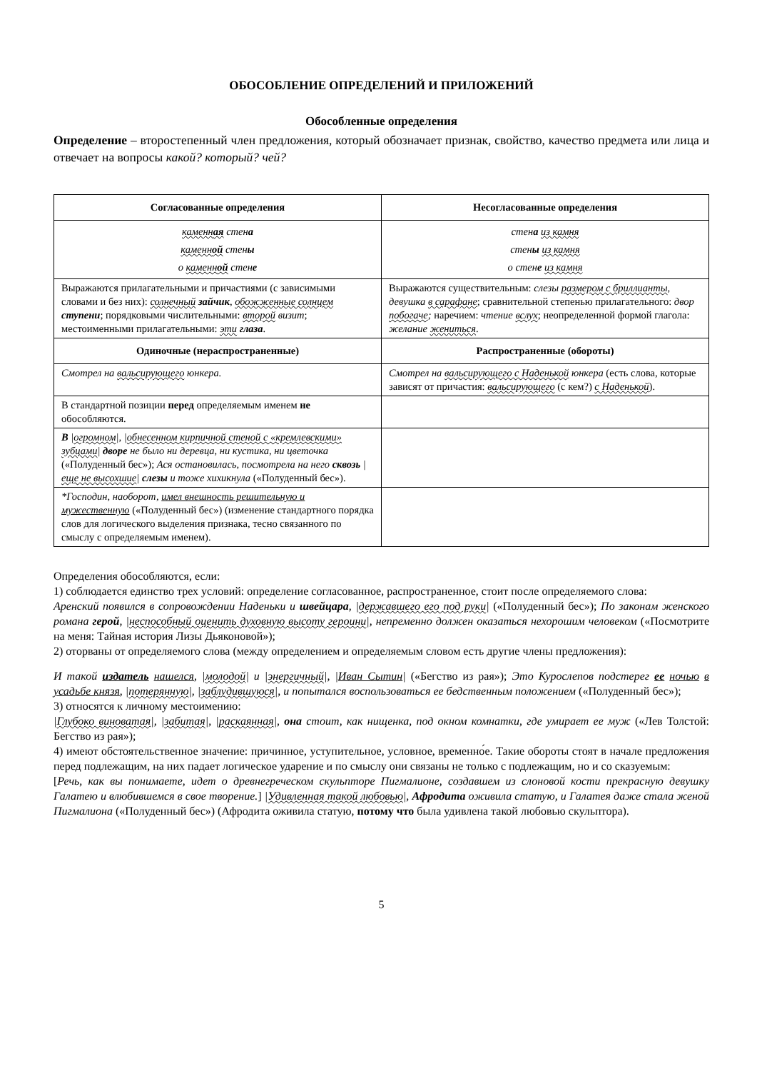ОБОСОБЛЕНИЕ ОПРЕДЕЛЕНИЙ И ПРИЛОЖЕНИЙ
Обособленные определения
Определение – второстепенный член предложения, который обозначает признак, свойство, качество предмета или лица и отвечает на вопросы какой? который? чей?
| Согласованные определения | Несогласованные определения |
| --- | --- |
| каменн ая стен а каменн ой стен ы о каменн ой стен е | стен а из камня стен ы из камня о стен е из камня |
| Выражаются прилагательными и причастиями (с зависимыми словами и без них): солнечный зайчик , обожженные солнцем ступени ; порядковыми числительными: второй визит ; местоименными прилагательными: эти глаза . | Выражаются существительным: слезы размером с бриллианты , девушка в сарафане ; сравнительной степенью прилагательного: двор побогаче ; наречием: чтение вслух ; неопределенной формой глагола: желание жениться . |
| Одиночные (нераспространенные) | Распространенные (обороты) |
| Смотрел на вальсирующего юнкера. | Смотрел на вальсирующего с Наденькой юнкера (есть слова, которые зависят от причастия: вальсирующего (с кем?) с Наденькой ). |
| В стандартной позиции перед определяемым именем не обособляются. | |
| В / огромном /, / обнесенном кирпичной стеной с «кремлевскими» зубцами / дворе не было ни деревца, ни кустика, ни цветочка («Полуденный бес»); Ася остановилась, посмотрела на него сквозь / еще не высохшие / слезы и тоже хихикнула («Полуденный бес»). | |
| *Господин, наоборот, имел внешность решительную и мужественную («Полуденный бес») (изменение стандартного порядка слов для логического выделения признака, тесно связанного по смыслу с определяемым именем). | |
Определения обособляются, если:
1) соблюдается единство трех условий: определение согласованное, распространенное, стоит после определяемого слова:
Аренский появился в сопровождении Наденьки и швейцара, |державшего его под руки| («Полуденный бес»); По законам женского романа герой, |неспособный оценить духовную высоту героини|, непременно должен оказаться нехорошим человеком («Посмотрите на меня: Тайная история Лизы Дьяконовой»);
2) оторваны от определяемого слова (между определением и определяемым словом есть другие члены предложения):
И такой издатель нашелся, |молодой| и |энергичный|, |Иван Сытин| («Бегство из рая»); Это Курослепов подстерег ее ночью в усадьбе князя, |потерянную|, |заблудившуюся|, и попытался воспользоваться ее бедственным положением («Полуденный бес»);
3) относятся к личному местоимению:
|Глубоко виноватая|, |забитая|, |раскаянная|, она стоит, как нищенка, под окном комнатки, где умирает ее муж («Лев Толстой: Бегство из рая»);
4) имеют обстоятельственное значение: причинное, уступительное, условное, временно́е. Такие обороты стоят в начале предложения перед подлежащим, на них падает логическое ударение и по смыслу они связаны не только с подлежащим, но и со сказуемым:
[Речь, как вы понимаете, идет о древнегреческом скульпторе Пигмалионе, создавшем из слоновой кости прекрасную девушку Галатею и влюбившемся в свое творение.] |Удивленная такой любовью|, Афродита оживила статую, и Галатея даже стала женой Пигмалиона («Полуденный бес») (Афродита оживила статую, потому что была удивлена такой любовью скульптора).
5